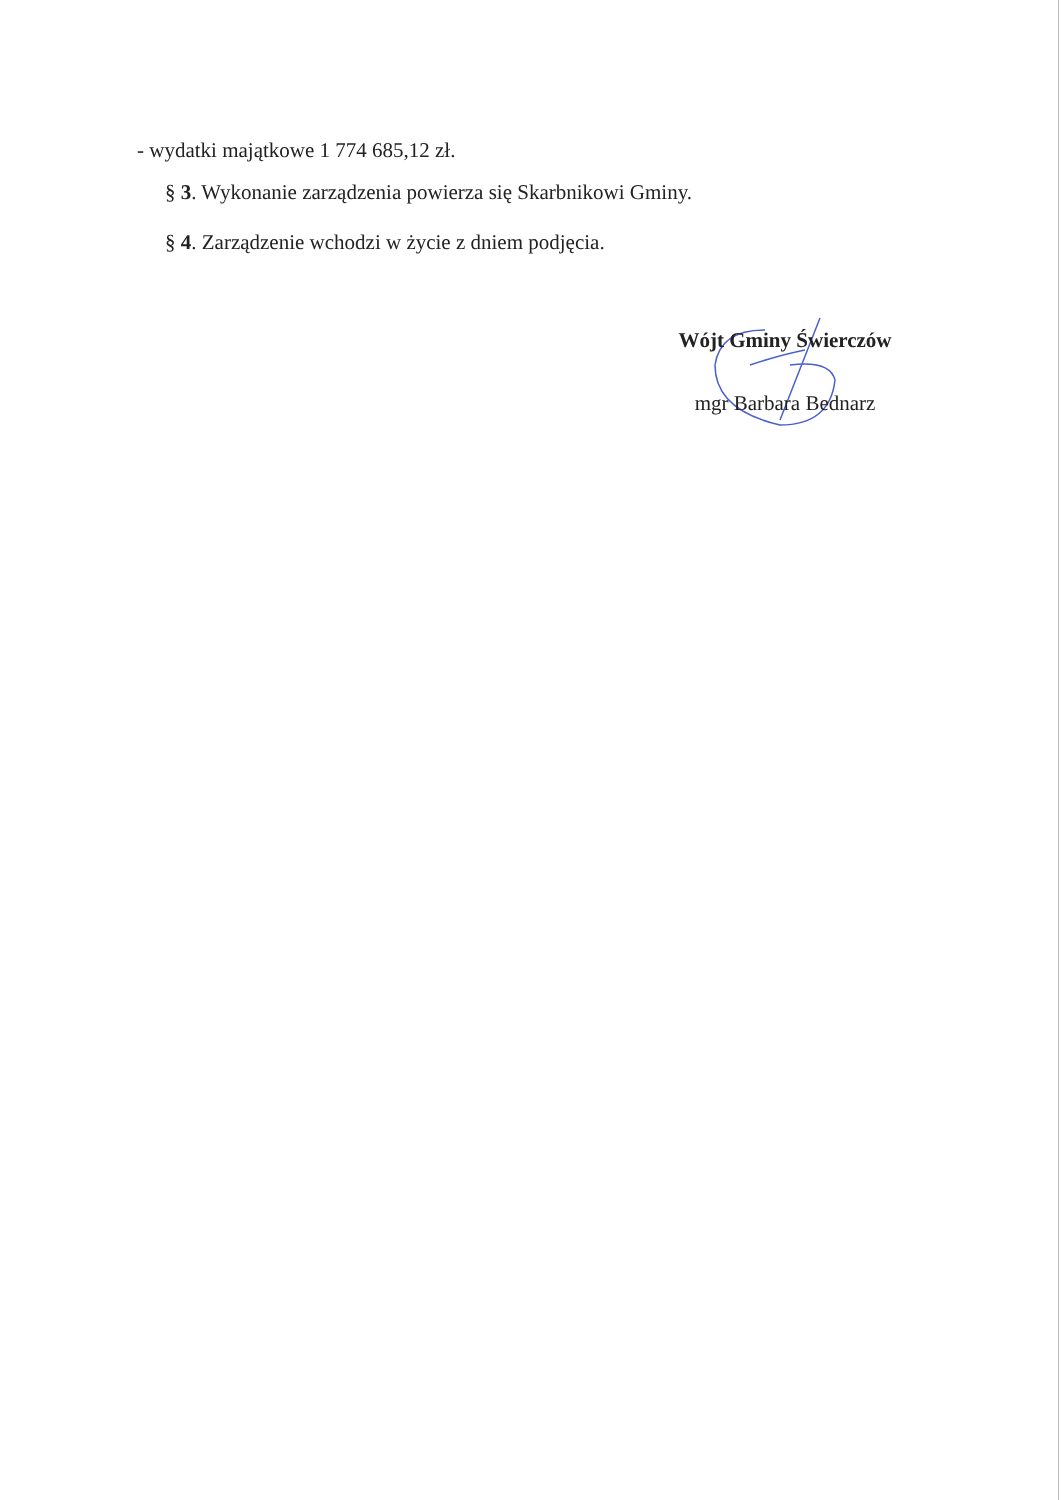- wydatki majątkowe 1 774 685,12 zł.
§ 3. Wykonanie zarządzenia powierza się Skarbnikowi Gminy.
§ 4. Zarządzenie wchodzi w życie z dniem podjęcia.
Wójt Gminy Świerczów
mgr Barbara Bednarz